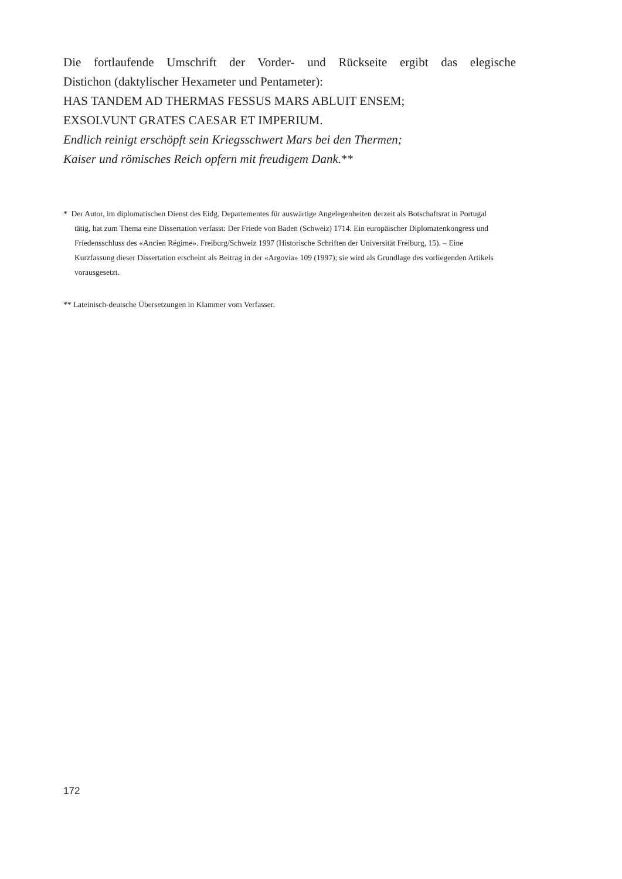Die fortlaufende Umschrift der Vorder- und Rückseite ergibt das elegische
Distichon (daktylischer Hexameter und Pentameter):
HAS TANDEM AD THERMAS FESSUS MARS ABLUIT ENSEM;
EXSOLVUNT GRATES CAESAR ET IMPERIUM.
Endlich reinigt erschöpft sein Kriegsschwert Mars bei den Thermen;
Kaiser und römisches Reich opfern mit freudigem Dank.**
* Der Autor, im diplomatischen Dienst des Eidg. Departementes für auswärtige Angelegenheiten derzeit als Botschaftsrat in Portugal tätig, hat zum Thema eine Dissertation verfasst: Der Friede von Baden (Schweiz) 1714. Ein europäischer Diplomatenkongress und Friedensschluss des «Ancien Régime». Freiburg/Schweiz 1997 (Historische Schriften der Universität Freiburg, 15). – Eine Kurzfassung dieser Dissertation erscheint als Beitrag in der «Argovia» 109 (1997); sie wird als Grundlage des vorliegenden Artikels vorausgesetzt.
** Lateinisch-deutsche Übersetzungen in Klammer vom Verfasser.
172